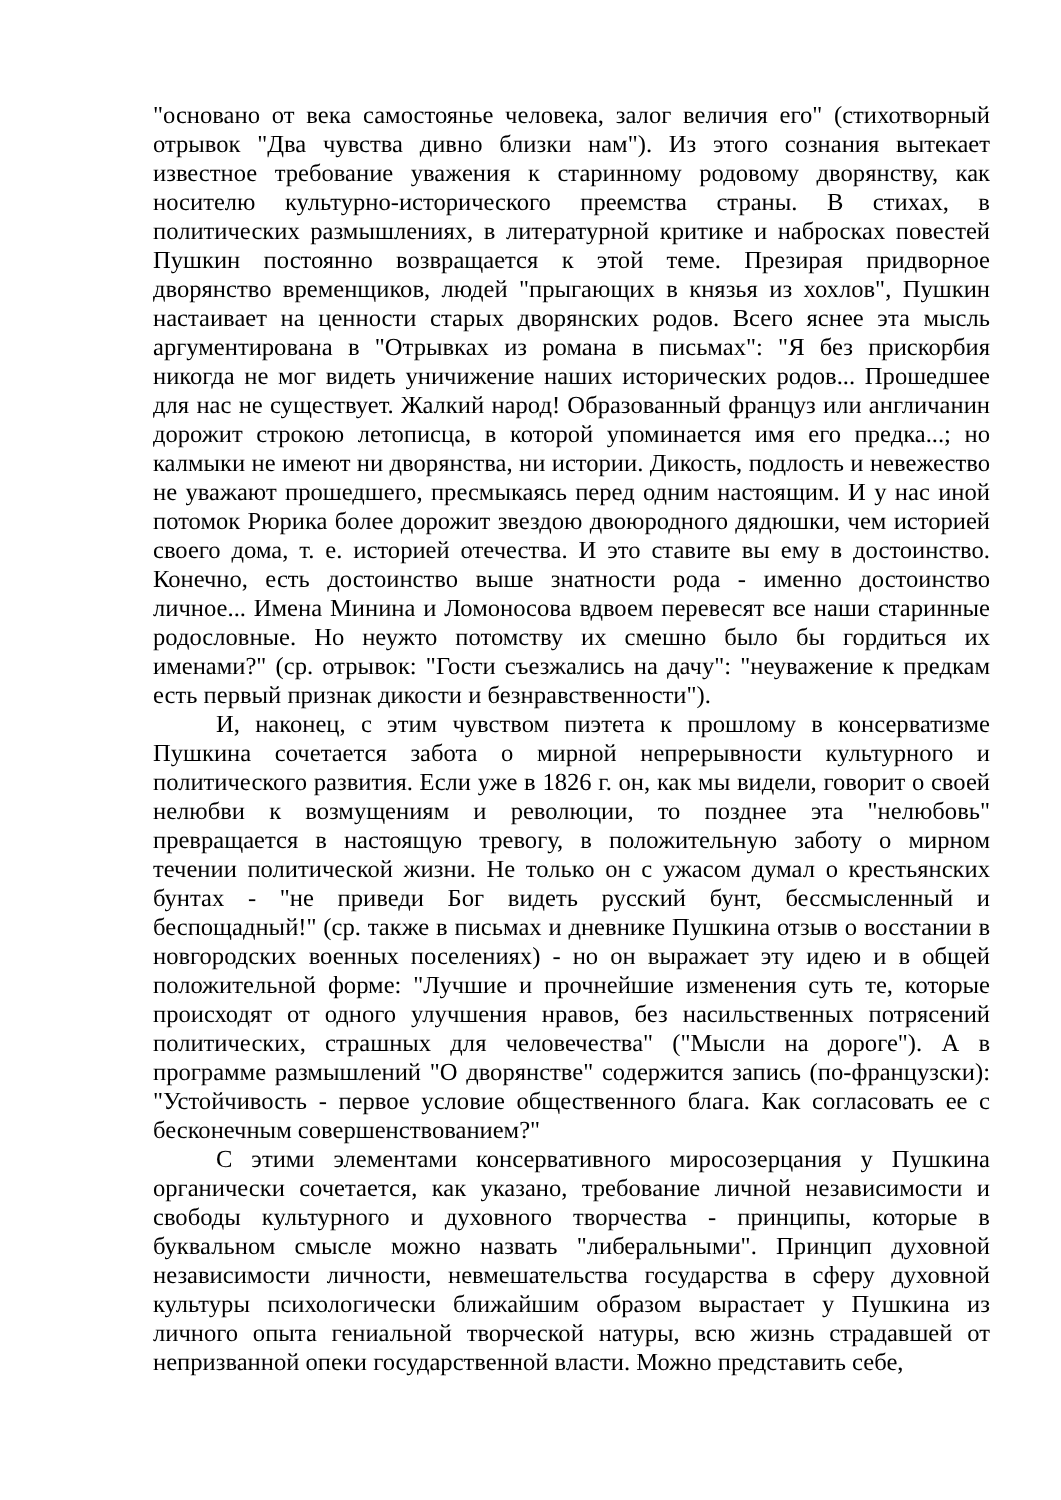"основано от века самостоянье человека, залог величия его" (стихотворный отрывок "Два чувства дивно близки нам"). Из этого сознания вытекает известное требование уважения к старинному родовому дворянству, как носителю культурно-исторического преемства страны. В стихах, в политических размышлениях, в литературной критике и набросках повестей Пушкин постоянно возвращается к этой теме. Презирая придворное дворянство временщиков, людей "прыгающих в князья из хохлов", Пушкин настаивает на ценности старых дворянских родов. Всего яснее эта мысль аргументирована в "Отрывках из романа в письмах": "Я без прискорбия никогда не мог видеть уничижение наших исторических родов... Прошедшее для нас не существует. Жалкий народ! Образованный француз или англичанин дорожит строкою летописца, в которой упоминается имя его предка...; но калмыки не имеют ни дворянства, ни истории. Дикость, подлость и невежество не уважают прошедшего, пресмыкаясь перед одним настоящим. И у нас иной потомок Рюрика более дорожит звездою двоюродного дядюшки, чем историей своего дома, т. е. историей отечества. И это ставите вы ему в достоинство. Конечно, есть достоинство выше знатности рода - именно достоинство личное... Имена Минина и Ломоносова вдвоем перевесят все наши старинные родословные. Но неужто потомству их смешно было бы гордиться их именами?" (ср. отрывок: "Гости съезжались на дачу": "неуважение к предкам есть первый признак дикости и безнравственности").
И, наконец, с этим чувством пиэтета к прошлому в консерватизме Пушкина сочетается забота о мирной непрерывности культурного и политического развития. Если уже в 1826 г. он, как мы видели, говорит о своей нелюбви к возмущениям и революции, то позднее эта "нелюбовь" превращается в настоящую тревогу, в положительную заботу о мирном течении политической жизни. Не только он с ужасом думал о крестьянских бунтах - "не приведи Бог видеть русский бунт, бессмысленный и беспощадный!" (ср. также в письмах и дневнике Пушкина отзыв о восстании в новгородских военных поселениях) - но он выражает эту идею и в общей положительной форме: "Лучшие и прочнейшие изменения суть те, которые происходят от одного улучшения нравов, без насильственных потрясений политических, страшных для человечества" ("Мысли на дороге"). А в программе размышлений "О дворянстве" содержится запись (по-французски): "Устойчивость - первое условие общественного блага. Как согласовать ее с бесконечным совершенствованием?"
С этими элементами консервативного миросозерцания у Пушкина органически сочетается, как указано, требование личной независимости и свободы культурного и духовного творчества - принципы, которые в буквальном смысле можно назвать "либеральными". Принцип духовной независимости личности, невмешательства государства в сферу духовной культуры психологически ближайшим образом вырастает у Пушкина из личного опыта гениальной творческой натуры, всю жизнь страдавшей от непризванной опеки государственной власти. Можно представить себе,